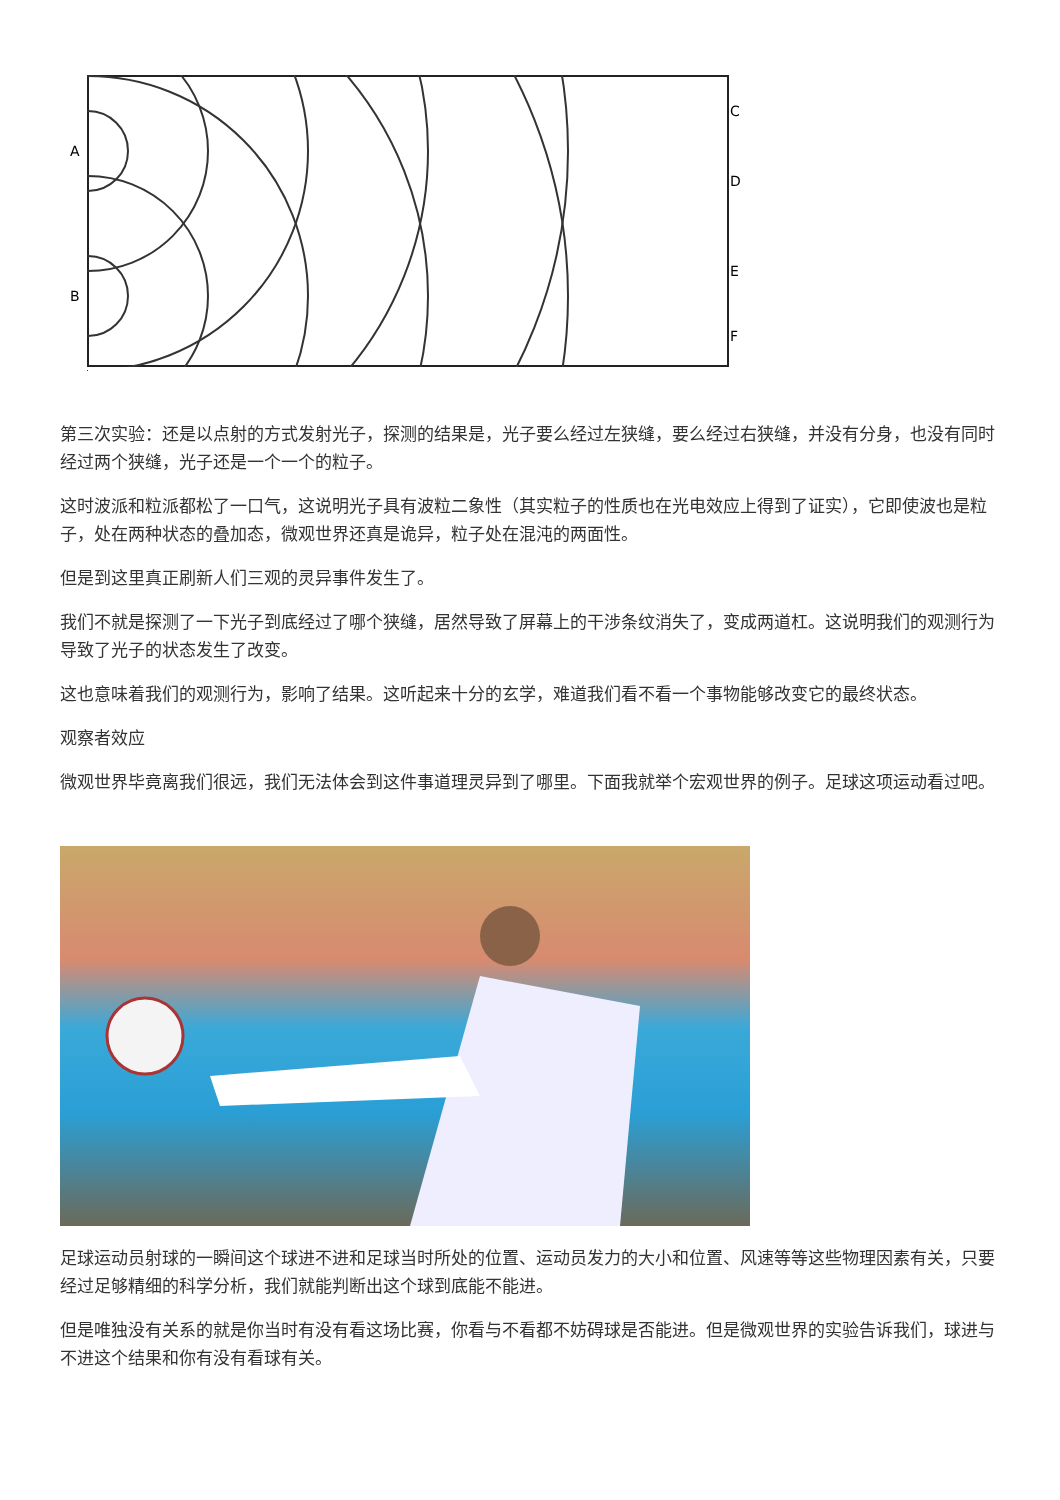A
B
C
D
E
F
第三次实验：还是以点射的方式发射光子，探测的结果是，光子要么经过左狭缝，要么经过右狭缝，并没有分身，也没有同时经过两个狭缝，光子还是一个一个的粒子。
这时波派和粒派都松了一口气，这说明光子具有波粒二象性（其实粒子的性质也在光电效应上得到了证实），它即使波也是粒子，处在两种状态的叠加态，微观世界还真是诡异，粒子处在混沌的两面性。
但是到这里真正刷新人们三观的灵异事件发生了。
我们不就是探测了一下光子到底经过了哪个狭缝，居然导致了屏幕上的干涉条纹消失了，变成两道杠。这说明我们的观测行为导致了光子的状态发生了改变。
这也意味着我们的观测行为，影响了结果。这听起来十分的玄学，难道我们看不看一个事物能够改变它的最终状态。
观察者效应
微观世界毕竟离我们很远，我们无法体会到这件事道理灵异到了哪里。下面我就举个宏观世界的例子。足球这项运动看过吧。
足球运动员射球的一瞬间这个球进不进和足球当时所处的位置、运动员发力的大小和位置、风速等等这些物理因素有关，只要经过足够精细的科学分析，我们就能判断出这个球到底能不能进。
但是唯独没有关系的就是你当时有没有看这场比赛，你看与不看都不妨碍球是否能进。但是微观世界的实验告诉我们，球进与不进这个结果和你有没有看球有关。